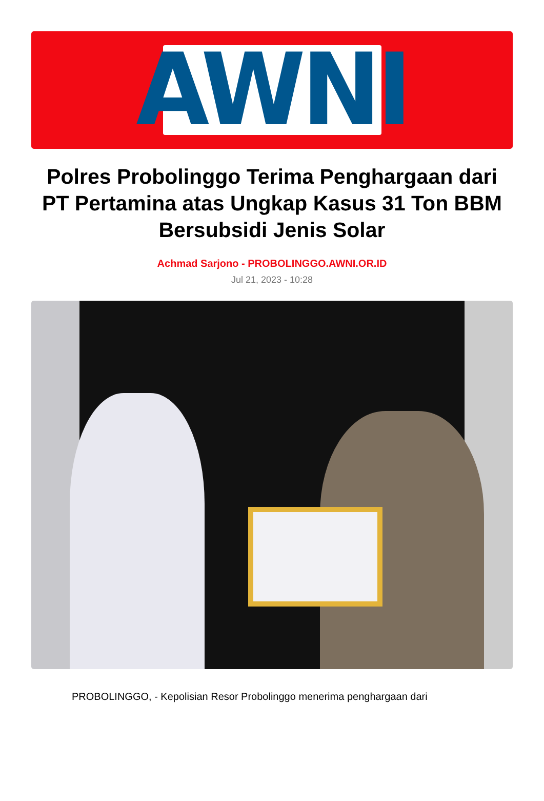AWNI
Polres Probolinggo Terima Penghargaan dari PT Pertamina atas Ungkap Kasus 31 Ton BBM Bersubsidi Jenis Solar
Achmad Sarjono - PROBOLINGGO.AWNI.OR.ID
Jul 21, 2023 - 10:28
PROBOLINGGO, - Kepolisian Resor Probolinggo menerima penghargaan dari